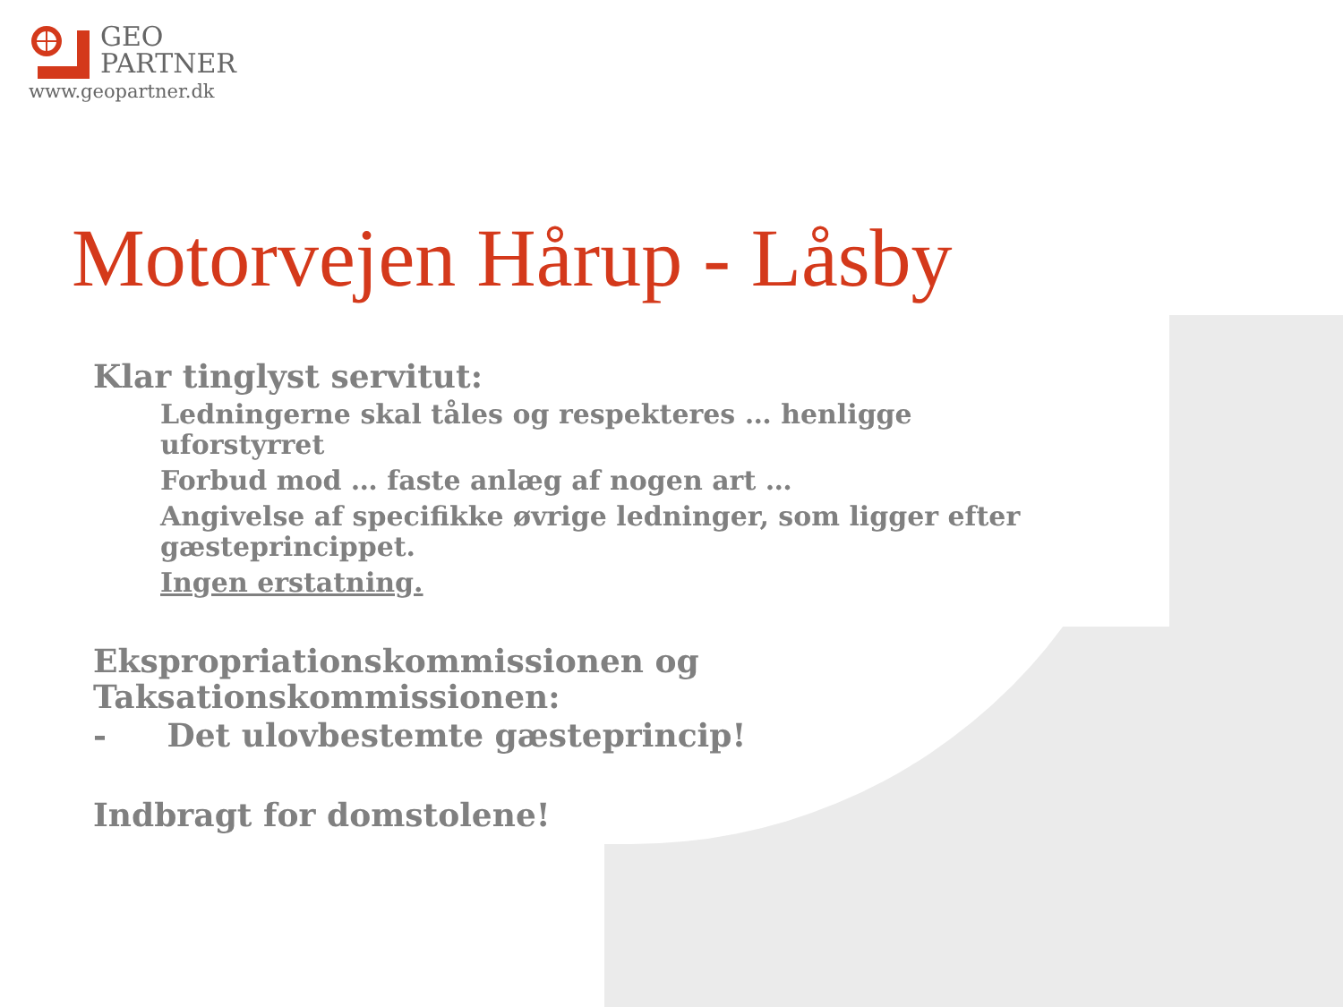GEO
PARTNER
www.geopartner.dk
Motorvejen Hårup - Låsby
Klar tinglyst servitut:
Ledningerne skal tåles og respekteres … henligge uforstyrret
Forbud mod … faste anlæg af nogen art …
Angivelse af specifikke øvrige ledninger, som ligger efter gæsteprincippet.
Ingen erstatning.
Ekspropriationskommissionen og Taksationskommissionen:
- Det ulovbestemte gæsteprincip!
Indbragt for domstolene!